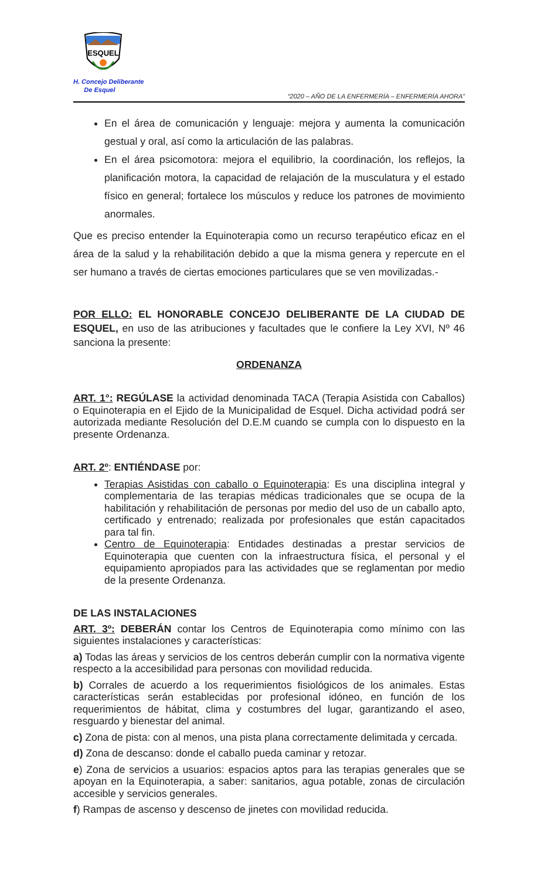ESQUEL
H. Concejo Deliberante
De Esquel
“2020 – AÑO DE LA ENFERMERÍA – ENFERMERÍA AHORA”
En el área de comunicación y lenguaje: mejora y aumenta la comunicación gestual y oral, así como la articulación de las palabras.
En el área psicomotora: mejora el equilibrio, la coordinación, los reflejos, la planificación motora, la capacidad de relajación de la musculatura y el estado físico en general; fortalece los músculos y reduce los patrones de movimiento anormales.
Que es preciso entender la Equinoterapia como un recurso terapéutico eficaz en el área de la salud y la rehabilitación debido a que la misma genera y repercute en el ser humano a través de ciertas emociones particulares que se ven movilizadas.-
POR ELLO: EL HONORABLE CONCEJO DELIBERANTE DE LA CIUDAD DE ESQUEL, en uso de las atribuciones y facultades que le confiere la Ley XVI, Nº 46 sanciona la presente:
ORDENANZA
ART. 1°: REGÚLASE la actividad denominada TACA (Terapia Asistida con Caballos) o Equinoterapia en el Ejido de la Municipalidad de Esquel. Dicha actividad podrá ser autorizada mediante Resolución del D.E.M cuando se cumpla con lo dispuesto en la presente Ordenanza.
ART. 2º: ENTIÉNDASE por:
Terapias Asistidas con caballo o Equinoterapia: Es una disciplina integral y complementaria de las terapias médicas tradicionales que se ocupa de la habilitación y rehabilitación de personas por medio del uso de un caballo apto, certificado y entrenado; realizada por profesionales que están capacitados para tal fin.
Centro de Equinoterapia: Entidades destinadas a prestar servicios de Equinoterapia que cuenten con la infraestructura física, el personal y el equipamiento apropiados para las actividades que se reglamentan por medio de la presente Ordenanza.
DE LAS INSTALACIONES
ART. 3º: DEBERÁN contar los Centros de Equinoterapia como mínimo con las siguientes instalaciones y características:
a) Todas las áreas y servicios de los centros deberán cumplir con la normativa vigente respecto a la accesibilidad para personas con movilidad reducida.
b) Corrales de acuerdo a los requerimientos fisiológicos de los animales. Estas características serán establecidas por profesional idóneo, en función de los requerimientos de hábitat, clima y costumbres del lugar, garantizando el aseo, resguardo y bienestar del animal.
c) Zona de pista: con al menos, una pista plana correctamente delimitada y cercada.
d) Zona de descanso: donde el caballo pueda caminar y retozar.
e) Zona de servicios a usuarios: espacios aptos para las terapias generales que se apoyan en la Equinoterapia, a saber: sanitarios, agua potable, zonas de circulación accesible y servicios generales.
f) Rampas de ascenso y descenso de jinetes con movilidad reducida.